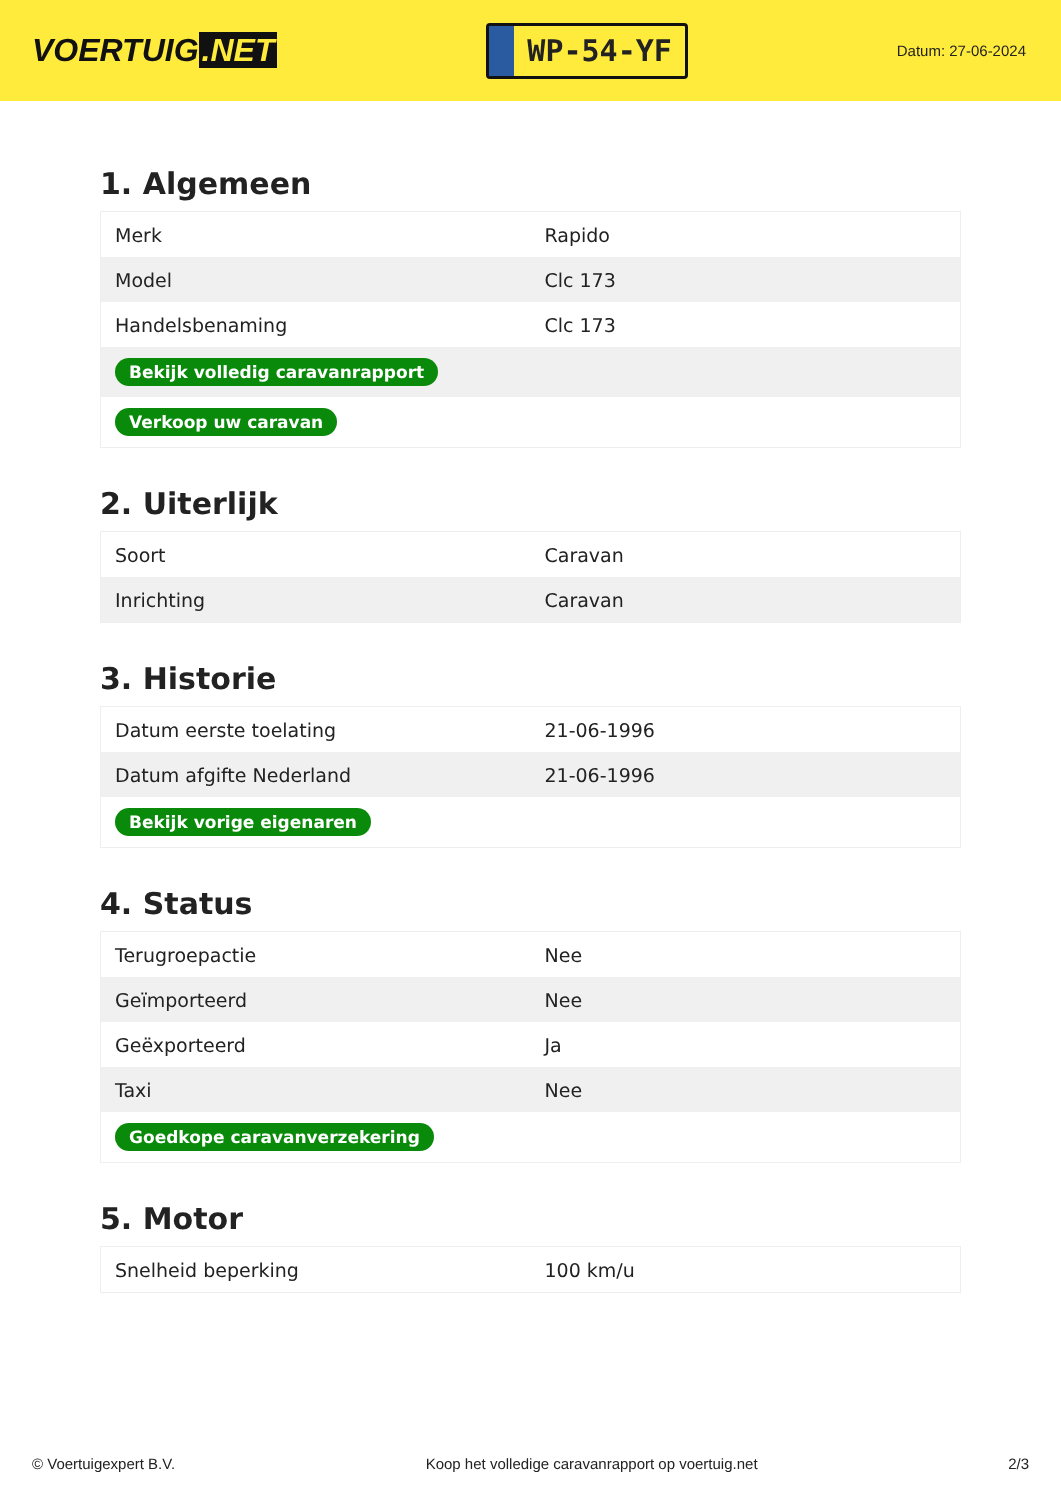VOERTUIG.NET
WP-54-YF
Datum: 27-06-2024
1. Algemeen
| Merk | Rapido |
| Model | Clc 173 |
| Handelsbenaming | Clc 173 |
| Bekijk volledig caravanrapport | |
| Verkoop uw caravan | |
2. Uiterlijk
| Soort | Caravan |
| Inrichting | Caravan |
3. Historie
| Datum eerste toelating | 21-06-1996 |
| Datum afgifte Nederland | 21-06-1996 |
| Bekijk vorige eigenaren | |
4. Status
| Terugroepactie | Nee |
| Geïmporteerd | Nee |
| Geëxporteerd | Ja |
| Taxi | Nee |
| Goedkope caravanverzekering | |
5. Motor
| Snelheid beperking | 100 km/u |
© Voertuigexpert B.V. Koop het volledige caravanrapport op voertuig.net 2/3